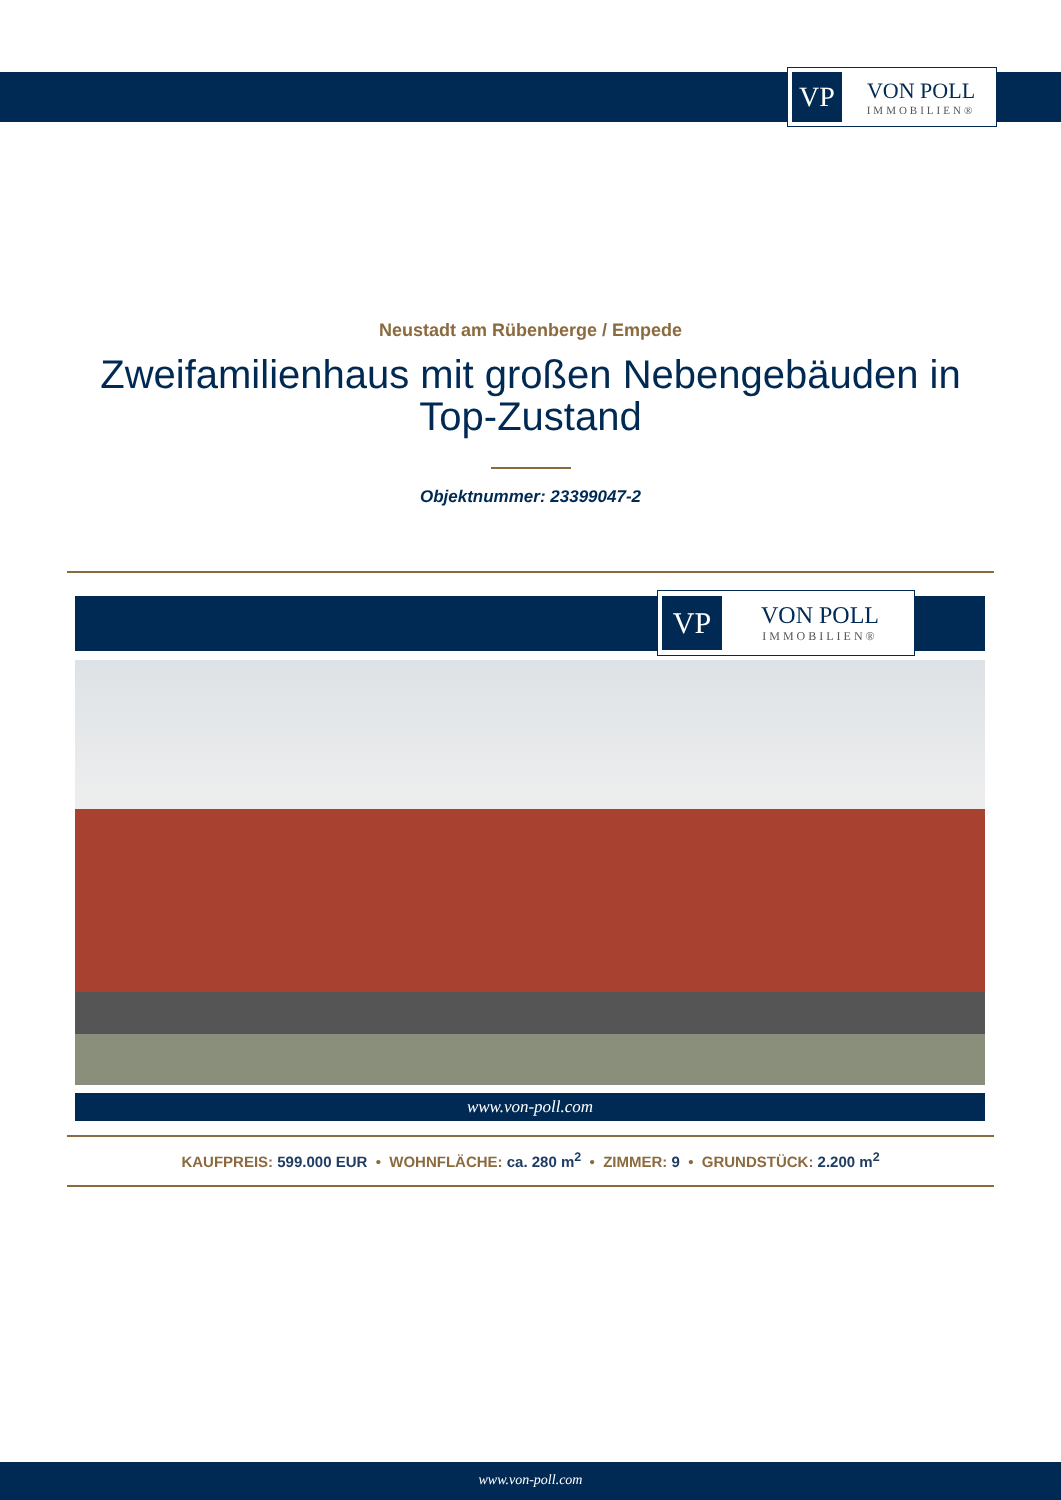VP
VON POLL
IMMOBILIEN®
Neustadt am Rübenberge / Empede
Zweifamilienhaus mit großen Nebengebäuden in Top-Zustand
Objektnummer: 23399047-2
VP
VON POLL
IMMOBILIEN®
www.von-poll.com
KAUFPREIS: 599.000 EUR • WOHNFLÄCHE: ca. 280 m<sup>2</sup> • ZIMMER: 9 • GRUNDSTÜCK: 2.200 m<sup>2</sup>
www.von-poll.com